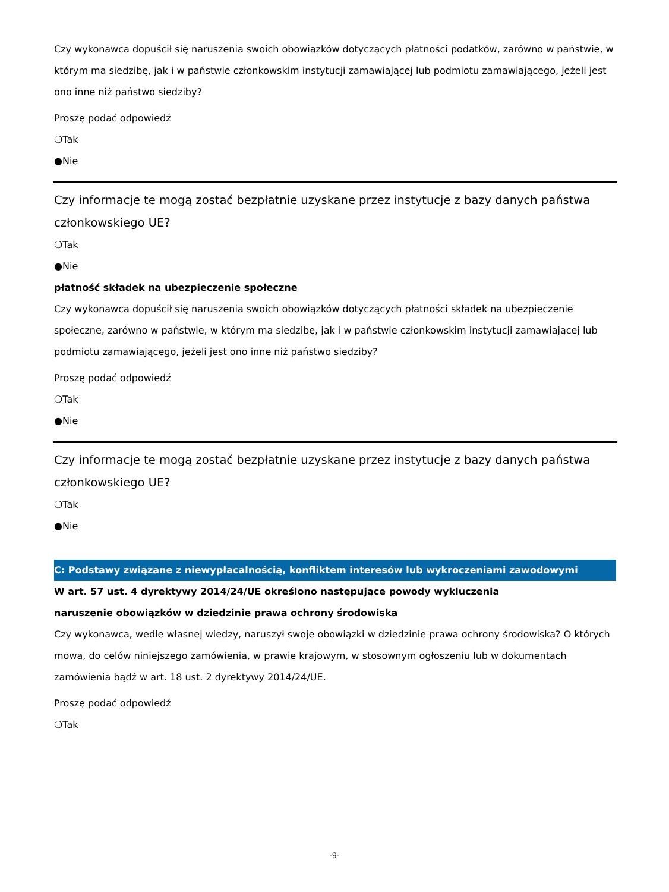Czy wykonawca dopuścił się naruszenia swoich obowiązków dotyczących płatności podatków, zarówno w państwie, w którym ma siedzibę, jak i w państwie członkowskim instytucji zamawiającej lub podmiotu zamawiającego, jeżeli jest ono inne niż państwo siedziby?
Proszę podać odpowiedź
❍Tak
●Nie
Czy informacje te mogą zostać bezpłatnie uzyskane przez instytucje z bazy danych państwa członkowskiego UE?
❍Tak
●Nie
płatność składek na ubezpieczenie społeczne
Czy wykonawca dopuścił się naruszenia swoich obowiązków dotyczących płatności składek na ubezpieczenie społeczne, zarówno w państwie, w którym ma siedzibę, jak i w państwie członkowskim instytucji zamawiającej lub podmiotu zamawiającego, jeżeli jest ono inne niż państwo siedziby?
Proszę podać odpowiedź
❍Tak
●Nie
Czy informacje te mogą zostać bezpłatnie uzyskane przez instytucje z bazy danych państwa członkowskiego UE?
❍Tak
●Nie
C: Podstawy związane z niewypłacalnością, konfliktem interesów lub wykroczeniami zawodowymi
W art. 57 ust. 4 dyrektywy 2014/24/UE określono następujące powody wykluczenia
naruszenie obowiązków w dziedzinie prawa ochrony środowiska
Czy wykonawca, wedle własnej wiedzy, naruszył swoje obowiązki w dziedzinie prawa ochrony środowiska? O których mowa, do celów niniejszego zamówienia, w prawie krajowym, w stosownym ogłoszeniu lub w dokumentach zamówienia bądź w art. 18 ust. 2 dyrektywy 2014/24/UE.
Proszę podać odpowiedź
❍Tak
-9-